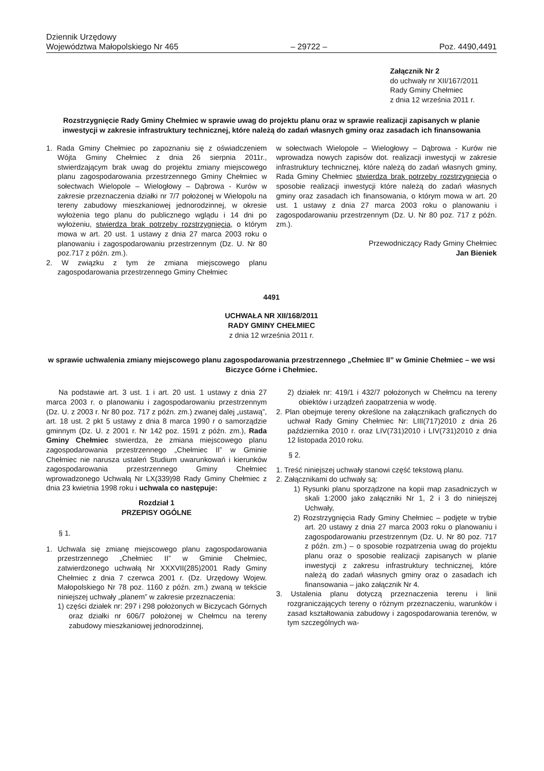Dziennik Urzędowy
Województwa Małopolskiego Nr 465
– 29722 –
Poz. 4490,4491
Załącznik Nr 2
do uchwały nr XII/167/2011
Rady Gminy Chełmiec
z dnia 12 września 2011 r.
Rozstrzygnięcie Rady Gminy Chełmiec w sprawie uwag do projektu planu oraz w sprawie realizacji zapisanych w planie inwestycji w zakresie infrastruktury technicznej, które należą do zadań własnych gminy oraz zasadach ich finansowania
1. Rada Gminy Chełmiec po zapoznaniu się z oświadczeniem Wójta Gminy Chełmiec z dnia 26 sierpnia 2011r., stwierdzającym brak uwag do projektu zmiany miejscowego planu zagospodarowania przestrzennego Gminy Chełmiec w sołectwach Wielopole – Wielogłowy – Dąbrowa - Kurów w zakresie przeznaczenia działki nr 7/7 położonej w Wielopolu na tereny zabudowy mieszkaniowej jednorodzinnej, w okresie wyłożenia tego planu do publicznego wglądu i 14 dni po wyłożeniu, stwierdza brak potrzeby rozstrzygnięcia, o którym mowa w art. 20 ust. 1 ustawy z dnia 27 marca 2003 roku o planowaniu i zagospodarowaniu przestrzennym (Dz. U. Nr 80 poz.717 z późn. zm.).
2. W związku z tym że zmiana miejscowego planu zagospodarowania przestrzennego Gminy Chełmiec
w sołectwach Wielopole – Wielogłowy – Dąbrowa - Kurów nie wprowadza nowych zapisów dot. realizacji inwestycji w zakresie infrastruktury technicznej, które należą do zadań własnych gminy, Rada Gminy Chełmiec stwierdza brak potrzeby rozstrzygnięcia o sposobie realizacji inwestycji które należą do zadań własnych gminy oraz zasadach ich finansowania, o którym mowa w art. 20 ust. 1 ustawy z dnia 27 marca 2003 roku o planowaniu i zagospodarowaniu przestrzennym (Dz. U. Nr 80 poz. 717 z późn. zm.).
Przewodniczący Rady Gminy Chełmiec
Jan Bieniek
4491
UCHWAŁA NR XII/168/2011
RADY GMINY CHEŁMIEC
z dnia 12 września 2011 r.
w sprawie uchwalenia zmiany miejscowego planu zagospodarowania przestrzennego „Chełmiec II” w Gminie Chełmiec – we wsi Biczyce Górne i Chełmiec.
Na podstawie art. 3 ust. 1 i art. 20 ust. 1 ustawy z dnia 27 marca 2003 r. o planowaniu i zagospodarowaniu przestrzennym (Dz. U. z 2003 r. Nr 80 poz. 717 z późn. zm.) zwanej dalej „ustawą”, art. 18 ust. 2 pkt 5 ustawy z dnia 8 marca 1990 r o samorządzie gminnym (Dz. U. z 2001 r. Nr 142 poz. 1591 z późn. zm.), Rada Gminy Chełmiec stwierdza, że zmiana miejscowego planu zagospodarowania przestrzennego „Chełmiec II” w Gminie Chełmiec nie narusza ustaleń Studium uwarunkowań i kierunków zagospodarowania przestrzennego Gminy Chełmiec wprowadzonego Uchwałą Nr LX(339)98 Rady Gminy Chełmiec z dnia 23 kwietnia 1998 roku i uchwala co następuje:
Rozdział 1
PRZEPISY OGÓLNE
§ 1.
1. Uchwala się zmianę miejscowego planu zagospodarowania przestrzennego „Chełmiec II” w Gminie Chełmiec, zatwierdzonego uchwałą Nr XXXVII(285)2001 Rady Gminy Chełmiec z dnia 7 czerwca 2001 r. (Dz. Urzędowy Wojew. Małopolskiego Nr 78 poz. 1160 z późn. zm.) zwaną w tekście niniejszej uchwały „planem” w zakresie przeznaczenia:
1) części działek nr: 297 i 298 położonych w Biczycach Górnych oraz działki nr 606/7 położonej w Chełmcu na tereny zabudowy mieszkaniowej jednorodzinnej,
2) działek nr: 419/1 i 432/7 położonych w Chełmcu na tereny obiektów i urządzeń zaopatrzenia w wodę.
2. Plan obejmuje tereny określone na załącznikach graficznych do uchwał Rady Gminy Chełmiec Nr: LIII(717)2010 z dnia 26 października 2010 r. oraz LIV(731)2010 i LIV(731)2010 z dnia 12 listopada 2010 roku.
§ 2.
1. Treść niniejszej uchwały stanowi część tekstową planu.
2. Załącznikami do uchwały są:
1) Rysunki planu sporządzone na kopii map zasadniczych w skali 1:2000 jako załączniki Nr 1, 2 i 3 do niniejszej Uchwały,
2) Rozstrzygnięcia Rady Gminy Chełmiec – podjęte w trybie art. 20 ustawy z dnia 27 marca 2003 roku o planowaniu i zagospodarowaniu przestrzennym (Dz. U. Nr 80 poz. 717 z późn. zm.) – o sposobie rozpatrzenia uwag do projektu planu oraz o sposobie realizacji zapisanych w planie inwestycji z zakresu infrastruktury technicznej, które należą do zadań własnych gminy oraz o zasadach ich finansowania – jako załącznik Nr 4.
3. Ustalenia planu dotyczą przeznaczenia terenu i linii rozgraniczających tereny o różnym przeznaczeniu, warunków i zasad kształtowania zabudowy i zagospodarowania terenów, w tym szczególnych wa-